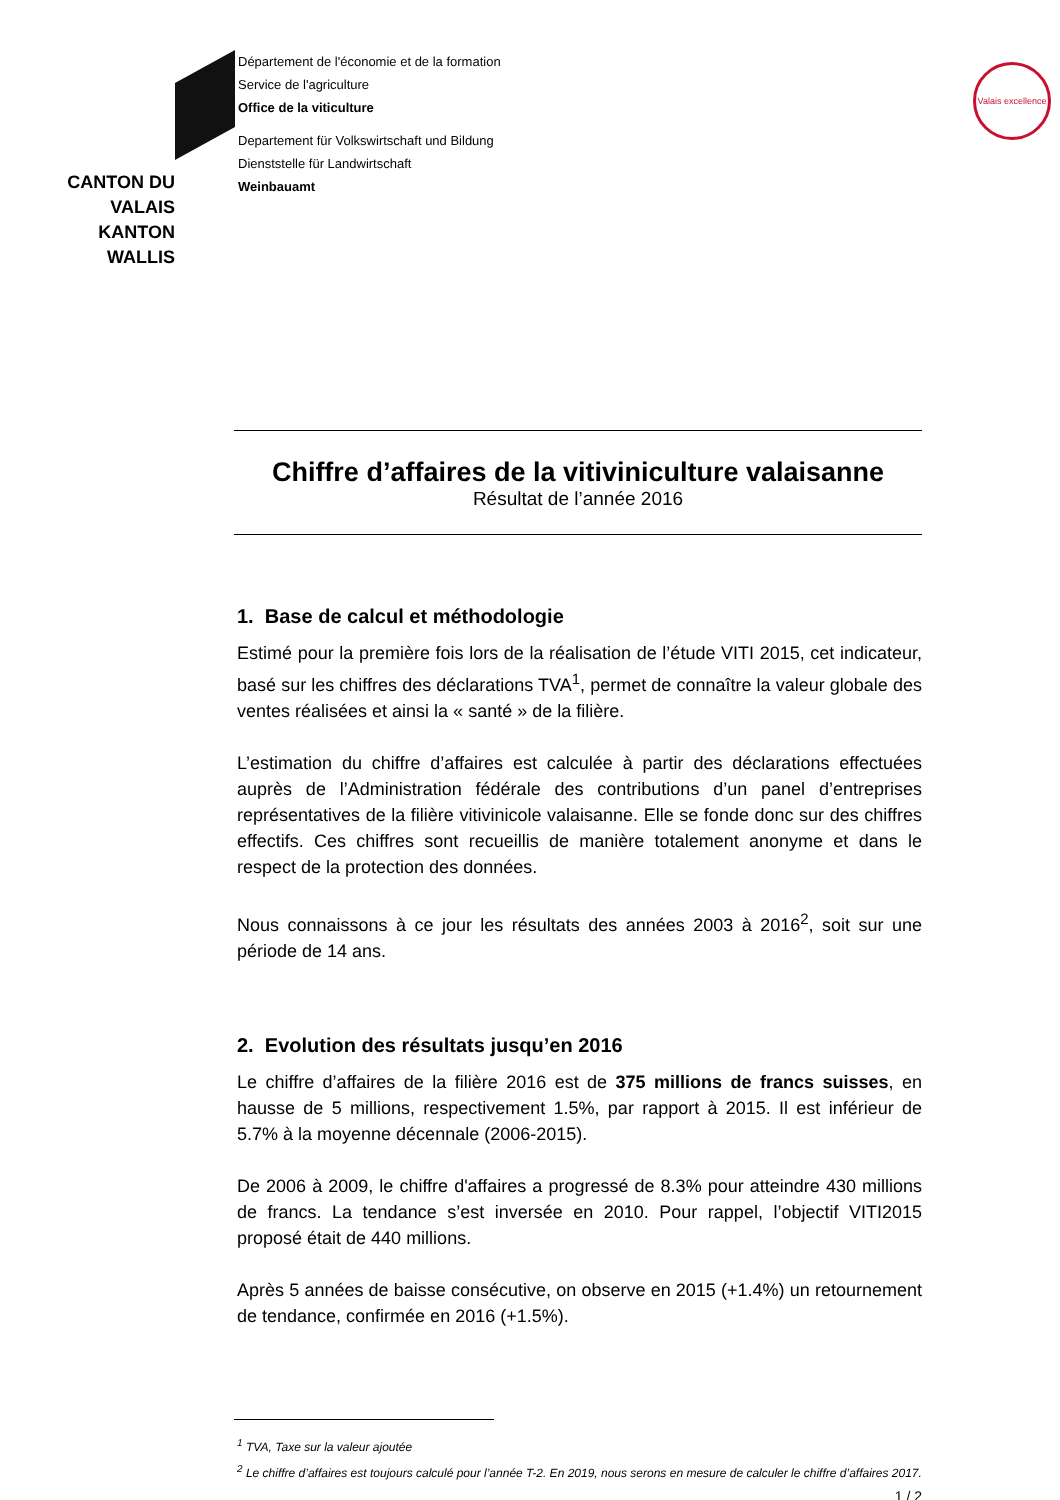CANTON DU VALAIS
KANTON WALLIS
Département de l'économie et de la formation
Service de l'agriculture
Office de la viticulture
Departement für Volkswirtschaft und Bildung
Dienststelle für Landwirtschaft
Weinbauamt
Valais excellence
Chiffre d’affaires de la vitiviniculture valaisanne
Résultat de l’année 2016
1. Base de calcul et méthodologie
Estimé pour la première fois lors de la réalisation de l’étude VITI 2015, cet indicateur, basé sur les chiffres des déclarations TVA<sup>1</sup>, permet de connaître la valeur globale des ventes réalisées et ainsi la « santé » de la filière.
L’estimation du chiffre d’affaires est calculée à partir des déclarations effectuées auprès de l’Administration fédérale des contributions d’un panel d’entreprises représentatives de la filière vitivinicole valaisanne. Elle se fonde donc sur des chiffres effectifs. Ces chiffres sont recueillis de manière totalement anonyme et dans le respect de la protection des données.
Nous connaissons à ce jour les résultats des années 2003 à 2016<sup>2</sup>, soit sur une période de 14 ans.
2. Evolution des résultats jusqu’en 2016
Le chiffre d’affaires de la filière 2016 est de 375 millions de francs suisses, en hausse de 5 millions, respectivement 1.5%, par rapport à 2015. Il est inférieur de 5.7% à la moyenne décennale (2006-2015).
De 2006 à 2009, le chiffre d'affaires a progressé de 8.3% pour atteindre 430 millions de francs. La tendance s’est inversée en 2010. Pour rappel, l’objectif VITI2015 proposé était de 440 millions.
Après 5 années de baisse consécutive, on observe en 2015 (+1.4%) un retournement de tendance, confirmée en 2016 (+1.5%).
<sup>1</sup> TVA, Taxe sur la valeur ajoutée
<sup>2</sup> Le chiffre d’affaires est toujours calculé pour l’année T-2. En 2019, nous serons en mesure de calculer le chiffre d’affaires 2017.
1 / 2